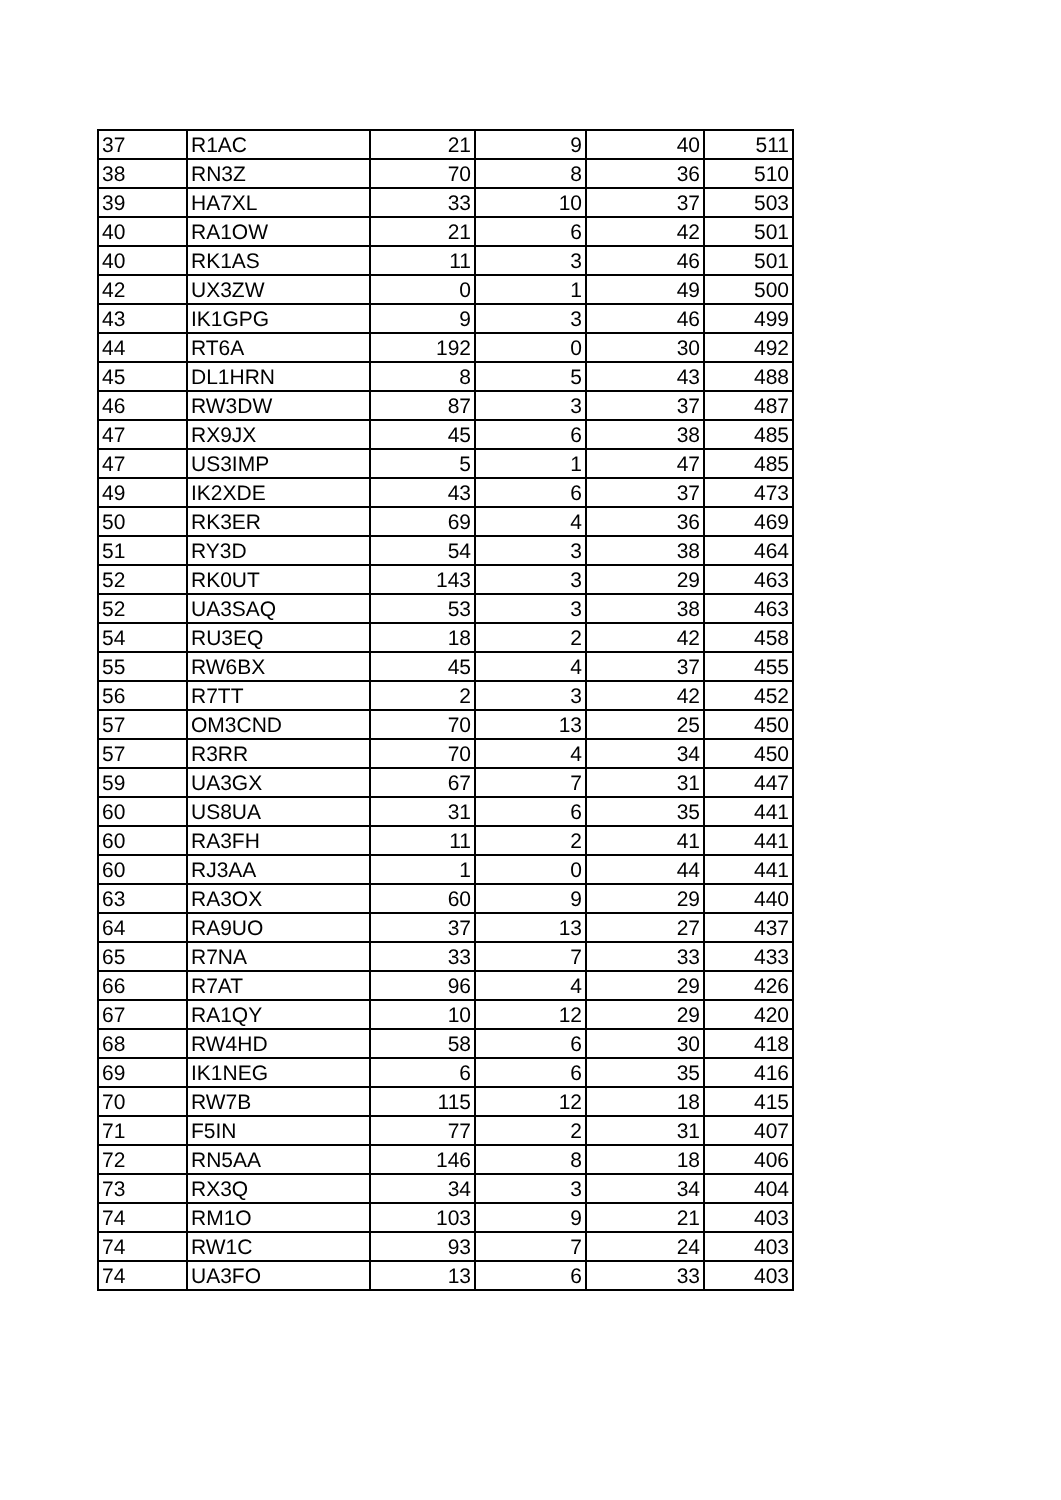| 37 | R1AC | 21 | 9 | 40 | 511 |
| 38 | RN3Z | 70 | 8 | 36 | 510 |
| 39 | HA7XL | 33 | 10 | 37 | 503 |
| 40 | RA1OW | 21 | 6 | 42 | 501 |
| 40 | RK1AS | 11 | 3 | 46 | 501 |
| 42 | UX3ZW | 0 | 1 | 49 | 500 |
| 43 | IK1GPG | 9 | 3 | 46 | 499 |
| 44 | RT6A | 192 | 0 | 30 | 492 |
| 45 | DL1HRN | 8 | 5 | 43 | 488 |
| 46 | RW3DW | 87 | 3 | 37 | 487 |
| 47 | RX9JX | 45 | 6 | 38 | 485 |
| 47 | US3IMP | 5 | 1 | 47 | 485 |
| 49 | IK2XDE | 43 | 6 | 37 | 473 |
| 50 | RK3ER | 69 | 4 | 36 | 469 |
| 51 | RY3D | 54 | 3 | 38 | 464 |
| 52 | RK0UT | 143 | 3 | 29 | 463 |
| 52 | UA3SAQ | 53 | 3 | 38 | 463 |
| 54 | RU3EQ | 18 | 2 | 42 | 458 |
| 55 | RW6BX | 45 | 4 | 37 | 455 |
| 56 | R7TT | 2 | 3 | 42 | 452 |
| 57 | OM3CND | 70 | 13 | 25 | 450 |
| 57 | R3RR | 70 | 4 | 34 | 450 |
| 59 | UA3GX | 67 | 7 | 31 | 447 |
| 60 | US8UA | 31 | 6 | 35 | 441 |
| 60 | RA3FH | 11 | 2 | 41 | 441 |
| 60 | RJ3AA | 1 | 0 | 44 | 441 |
| 63 | RA3OX | 60 | 9 | 29 | 440 |
| 64 | RA9UO | 37 | 13 | 27 | 437 |
| 65 | R7NA | 33 | 7 | 33 | 433 |
| 66 | R7AT | 96 | 4 | 29 | 426 |
| 67 | RA1QY | 10 | 12 | 29 | 420 |
| 68 | RW4HD | 58 | 6 | 30 | 418 |
| 69 | IK1NEG | 6 | 6 | 35 | 416 |
| 70 | RW7B | 115 | 12 | 18 | 415 |
| 71 | F5IN | 77 | 2 | 31 | 407 |
| 72 | RN5AA | 146 | 8 | 18 | 406 |
| 73 | RX3Q | 34 | 3 | 34 | 404 |
| 74 | RM1O | 103 | 9 | 21 | 403 |
| 74 | RW1C | 93 | 7 | 24 | 403 |
| 74 | UA3FO | 13 | 6 | 33 | 403 |